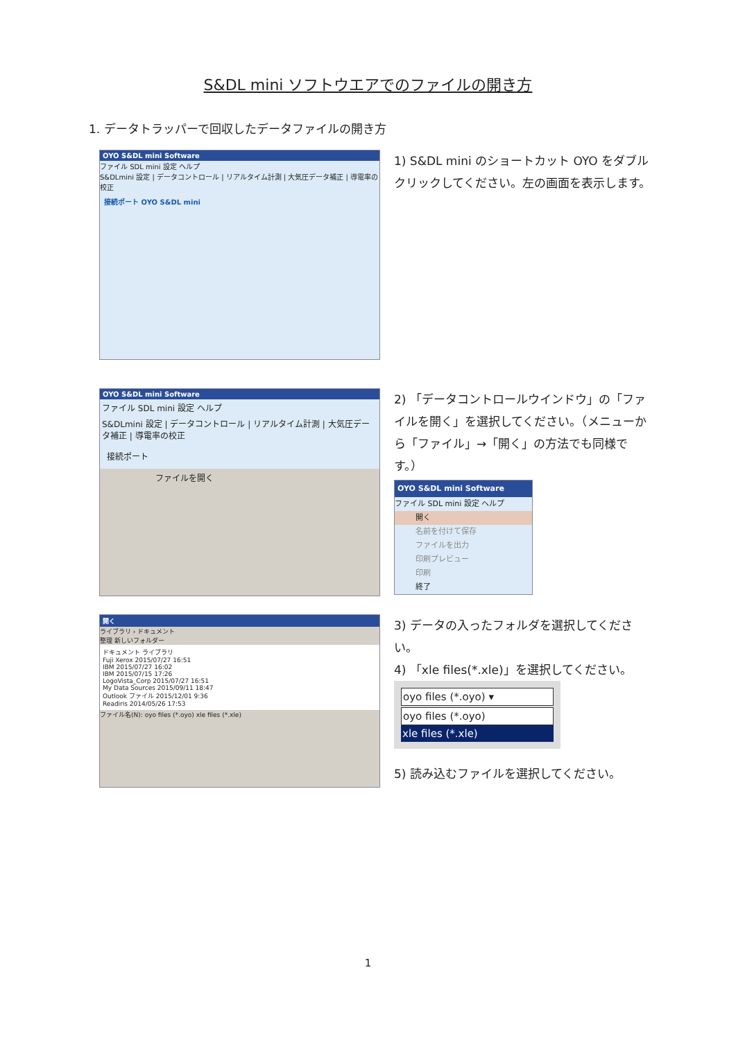S&DL mini ソフトウエアでのファイルの開き方
1. データトラッパーで回収したデータファイルの開き方
OYO S&DL mini Software
ファイル SDL mini 設定 ヘルプ
S&DLmini 設定 | データコントロール | リアルタイム計測 | 大気圧データ補正 | 導電率の校正
接続ポート OYO S&DL mini
1) S&DL mini のショートカット OYO をダブルクリックしてください。左の画面を表示します。
OYO S&DL mini Software
ファイル SDL mini 設定 ヘルプ
S&DLmini 設定 | データコントロール | リアルタイム計測 | 大気圧データ補正 | 導電率の校正
接続ポート
ファイルを開く
2) 「データコントロールウインドウ」の「ファイルを開く」を選択してください。（メニューから「ファイル」→「開く」の方法でも同様です。）
OYO S&DL mini Software
ファイル SDL mini 設定 ヘルプ
開く
名前を付けて保存
ファイルを出力
印刷プレビュー
印刷
終了
開く
ライブラリ › ドキュメント
整理 新しいフォルダー
ドキュメント ライブラリ
Fuji Xerox 2015/07/27 16:51
IBM 2015/07/27 16:02
IBM 2015/07/15 17:26
LogoVista_Corp 2015/07/27 16:51
My Data Sources 2015/09/11 18:47
Outlook ファイル 2015/12/01 9:36
Readiris 2014/05/26 17:53
ファイル名(N): oyo files (*.oyo) xle files (*.xle)
3) データの入ったフォルダを選択してください。
4) 「xle files(*.xle)」を選択してください。
oyo files (*.oyo) ▾
oyo files (*.oyo)
xle files (*.xle)
5) 読み込むファイルを選択してください。
1